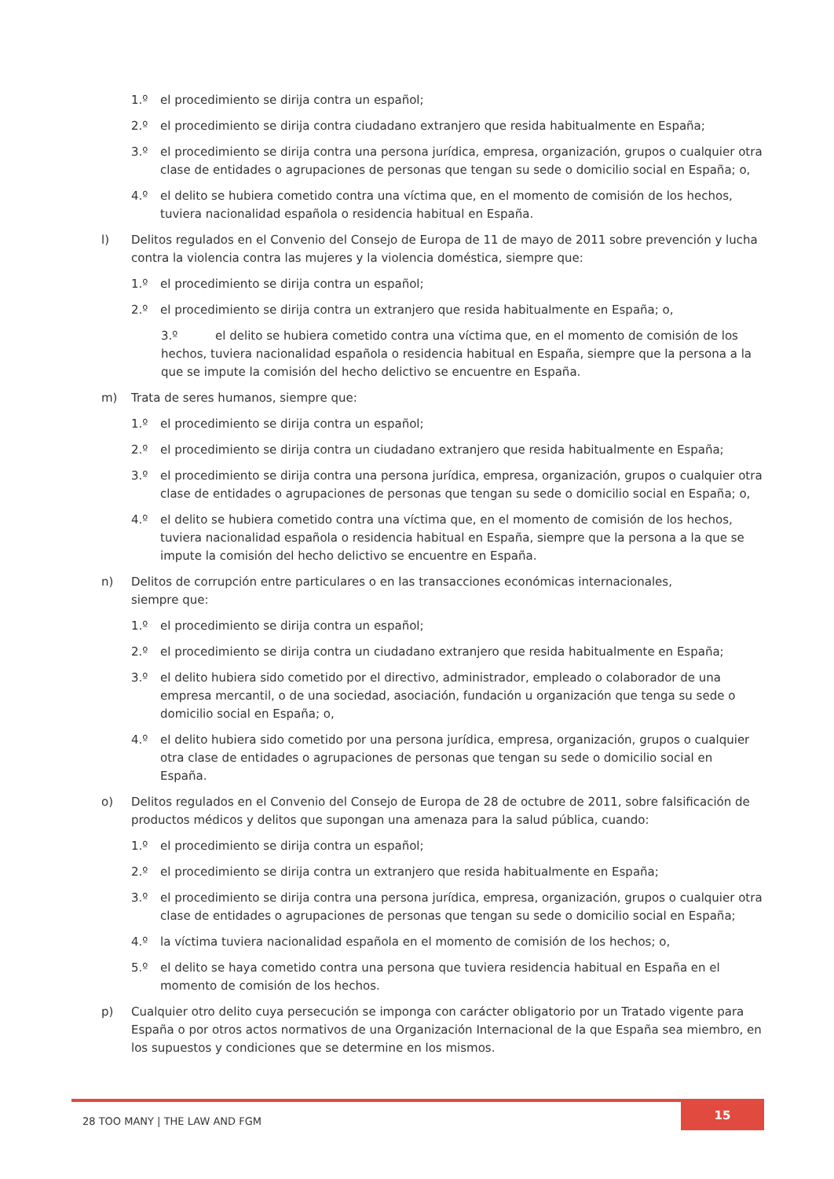1.º el procedimiento se dirija contra un español;
2.º el procedimiento se dirija contra ciudadano extranjero que resida habitualmente en España;
3.º el procedimiento se dirija contra una persona jurídica, empresa, organización, grupos o cualquier otra clase de entidades o agrupaciones de personas que tengan su sede o domicilio social en España; o,
4.º el delito se hubiera cometido contra una víctima que, en el momento de comisión de los hechos, tuviera nacionalidad española o residencia habitual en España.
l) Delitos regulados en el Convenio del Consejo de Europa de 11 de mayo de 2011 sobre prevención y lucha contra la violencia contra las mujeres y la violencia doméstica, siempre que:
1.º el procedimiento se dirija contra un español;
2.º el procedimiento se dirija contra un extranjero que resida habitualmente en España; o,
3.º el delito se hubiera cometido contra una víctima que, en el momento de comisión de los hechos, tuviera nacionalidad española o residencia habitual en España, siempre que la persona a la que se impute la comisión del hecho delictivo se encuentre en España.
m) Trata de seres humanos, siempre que:
1.º el procedimiento se dirija contra un español;
2.º el procedimiento se dirija contra un ciudadano extranjero que resida habitualmente en España;
3.º el procedimiento se dirija contra una persona jurídica, empresa, organización, grupos o cualquier otra clase de entidades o agrupaciones de personas que tengan su sede o domicilio social en España; o,
4.º el delito se hubiera cometido contra una víctima que, en el momento de comisión de los hechos, tuviera nacionalidad española o residencia habitual en España, siempre que la persona a la que se impute la comisión del hecho delictivo se encuentre en España.
n) Delitos de corrupción entre particulares o en las transacciones económicas internacionales,
siempre que:
1.º el procedimiento se dirija contra un español;
2.º el procedimiento se dirija contra un ciudadano extranjero que resida habitualmente en España;
3.º el delito hubiera sido cometido por el directivo, administrador, empleado o colaborador de una empresa mercantil, o de una sociedad, asociación, fundación u organización que tenga su sede o domicilio social en España; o,
4.º el delito hubiera sido cometido por una persona jurídica, empresa, organización, grupos o cualquier otra clase de entidades o agrupaciones de personas que tengan su sede o domicilio social en España.
o) Delitos regulados en el Convenio del Consejo de Europa de 28 de octubre de 2011, sobre falsificación de productos médicos y delitos que supongan una amenaza para la salud pública, cuando:
1.º el procedimiento se dirija contra un español;
2.º el procedimiento se dirija contra un extranjero que resida habitualmente en España;
3.º el procedimiento se dirija contra una persona jurídica, empresa, organización, grupos o cualquier otra clase de entidades o agrupaciones de personas que tengan su sede o domicilio social en España;
4.º la víctima tuviera nacionalidad española en el momento de comisión de los hechos; o,
5.º el delito se haya cometido contra una persona que tuviera residencia habitual en España en el momento de comisión de los hechos.
p) Cualquier otro delito cuya persecución se imponga con carácter obligatorio por un Tratado vigente para España o por otros actos normativos de una Organización Internacional de la que España sea miembro, en los supuestos y condiciones que se determine en los mismos.
28 TOO MANY | THE LAW AND FGM
15